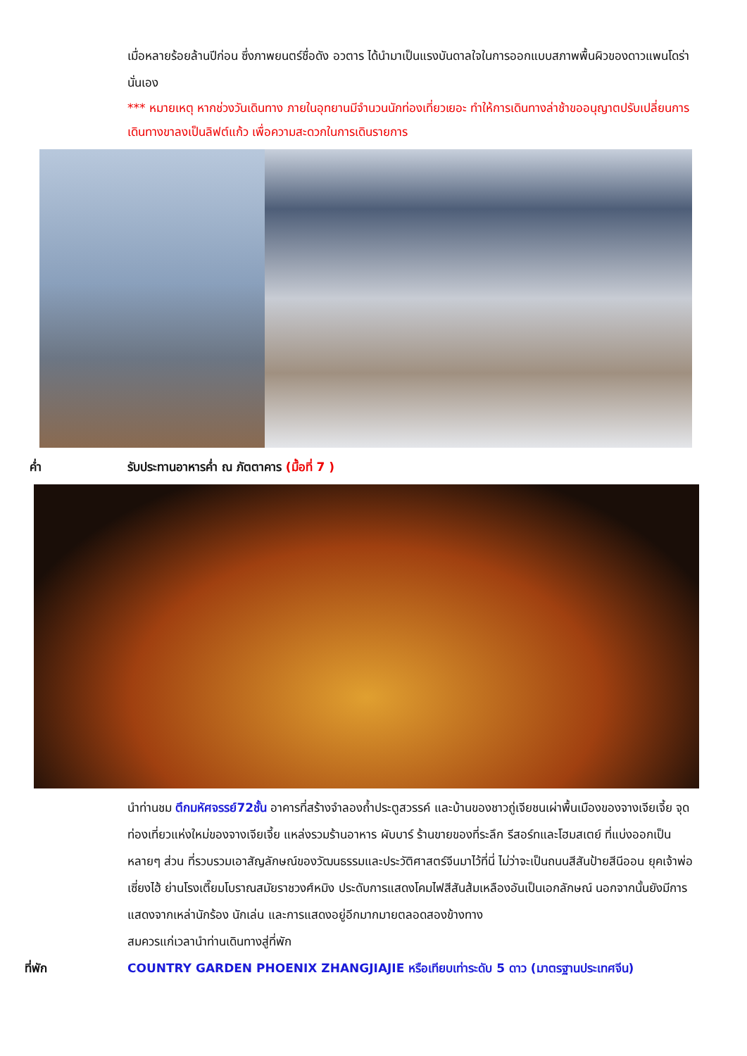เมื่อหลายร้อยล้านปีก่อน ซึ่งภาพยนตร์ชื่อดัง อวตาร ได้นำมาเป็นแรงบันดาลใจในการออกแบบสภาพพื้นผิวของดาวแพนโดร่านั่นเอง
*** หมายเหตุ หากช่วงวันเดินทาง ภายในอุทยานมีจำนวนนักท่องเที่ยวเยอะ ทำให้การเดินทางล่าช้าขออนุญาตปรับเปลี่ยนการเดินทางขาลงเป็นลิฟต์แก้ว เพื่อความสะดวกในการเดินรายการ
ค่ำ รับประทานอาหารค่ำ ณ ภัตตาคาร (มื้อที่ 7 )
นำท่านชม ตึกมหัศจรรย์72ชั้น อาคารที่สร้างจำลองถ้ำประตูสวรรค์ และบ้านของชาวถู่เจียชนเผ่าพื้นเมืองของจางเจียเจี้ย จุดท่องเที่ยวแห่งใหม่ของจางเจียเจี้ย แหล่งรวมร้านอาหาร ผับบาร์ ร้านขายของที่ระลึก รีสอร์ทและโฮมสเตย์ ที่แบ่งออกเป็นหลายๆ ส่วน ที่รวบรวมเอาสัญลักษณ์ของวัฒนธรรมและประวัติศาสตร์จีนมาไว้ที่นี่ ไม่ว่าจะเป็นถนนสีสันป้ายสีนีออน ยุคเจ้าพ่อเซี่ยงไฮ้ ย่านโรงเตี๊ยมโบราณสมัยราชวงศ์หมิง ประดับการแสดงโคมไฟสีสันส้มเหลืองอันเป็นเอกลักษณ์ นอกจากนั้นยังมีการแสดงจากเหล่านักร้อง นักเล่น และการแสดงอยู่อีกมากมายตลอดสองข้างทาง
สมควรแก่เวลานำท่านเดินทางสู่ที่พัก
ที่พัก COUNTRY GARDEN PHOENIX ZHANGJIAJIE หรือเทียบเท่าระดับ 5 ดาว (มาตรฐานประเทศจีน)